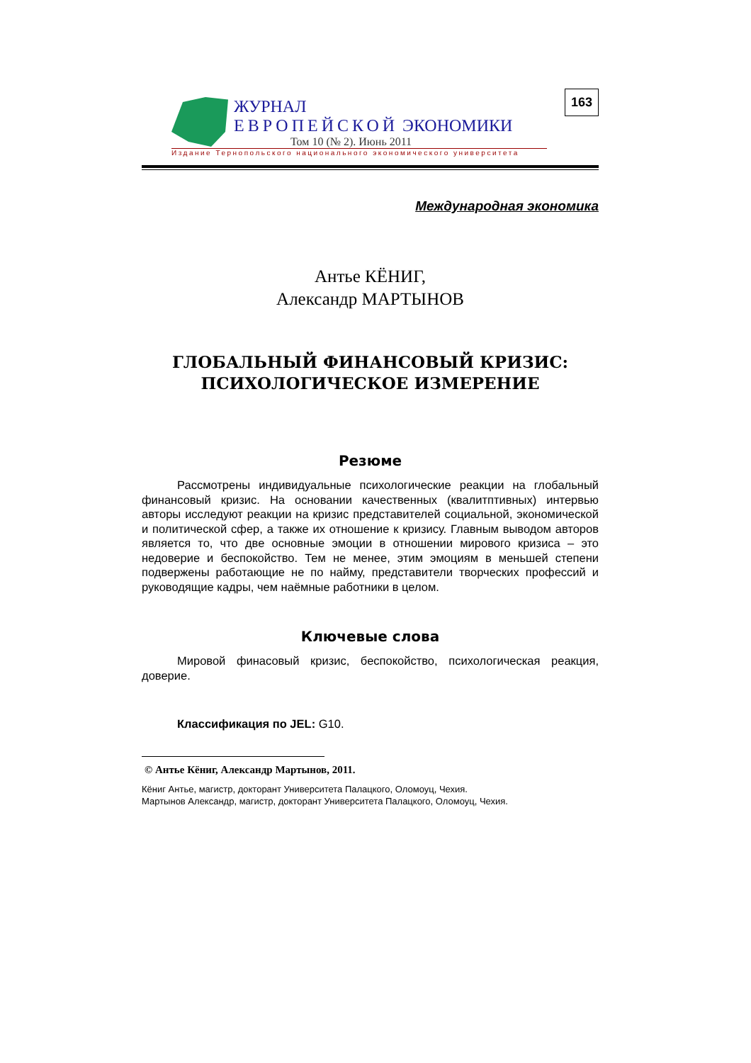ЖУРНАЛ
ЕВРОПЕЙСКОЙ ЭКОНОМИКИ
Том 10 (№ 2). Июнь 2011
163
Издание Тернопольского национального экономического университета
Международная экономика
Антье КЁНИГ,
Александр МАРТЫНОВ
ГЛОБАЛЬНЫЙ ФИНАНСОВЫЙ КРИЗИС:
ПСИХОЛОГИЧЕСКОЕ ИЗМЕРЕНИЕ
Резюме
Рассмотрены индивидуальные психологические реакции на глобальный финансовый кризис. На основании качественных (квалитптивных) интервью авторы исследуют реакции на кризис представителей социальной, экономической и политической сфер, а также их отношение к кризису. Главным выводом авторов является то, что две основные эмоции в отношении мирового кризиса – это недоверие и беспокойство. Тем не менее, этим эмоциям в меньшей степени подвержены работающие не по найму, представители творческих профессий и руководящие кадры, чем наёмные работники в целом.
Ключевые слова
Мировой финасовый кризис, беспокойство, психологическая реакция, доверие.
Классификация по JEL: G10.
© Антье Кёниг, Александр Мартынов, 2011.
Кёниг Антье, магистр, докторант Университета Палацкого, Оломоуц, Чехия.
Мартынов Александр, магистр, докторант Университета Палацкого, Оломоуц, Чехия.